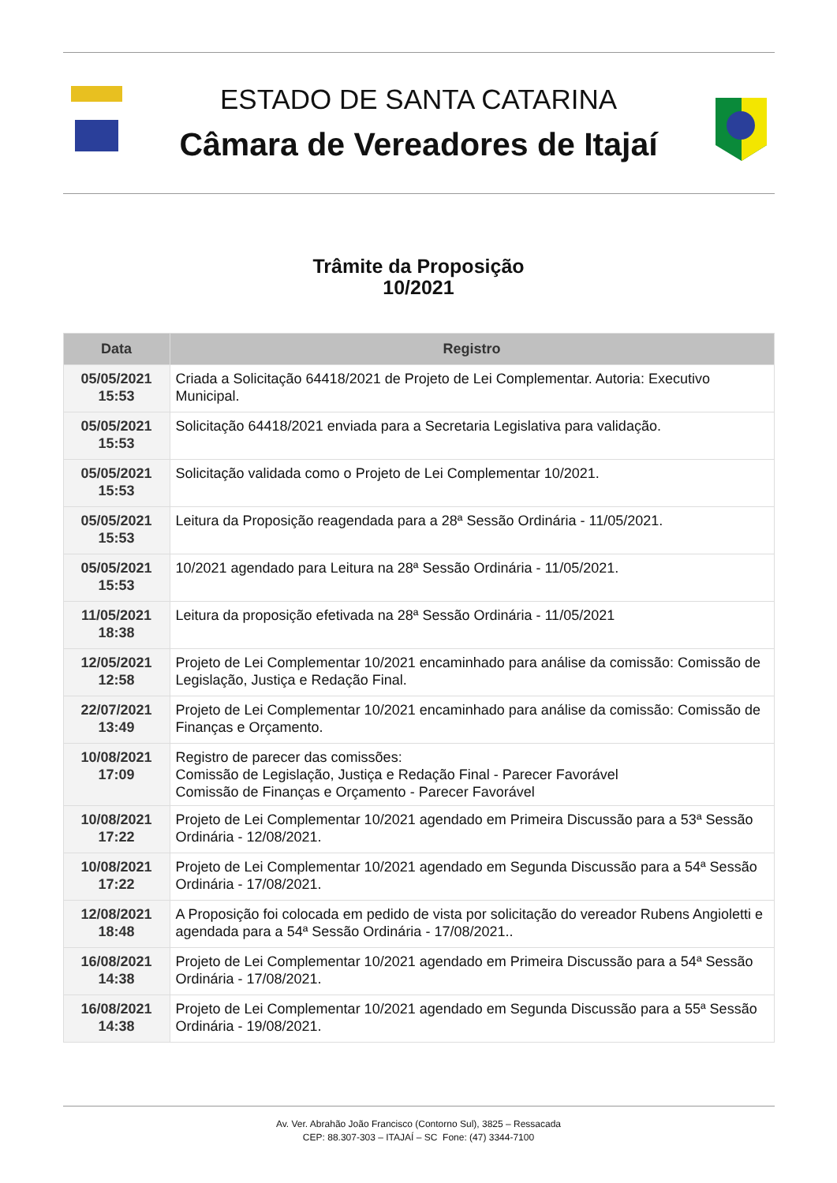ESTADO DE SANTA CATARINA
Câmara de Vereadores de Itajaí
Trâmite da Proposição
10/2021
| Data | Registro |
| --- | --- |
| 05/05/2021 15:53 | Criada a Solicitação 64418/2021 de Projeto de Lei Complementar. Autoria: Executivo Municipal. |
| 05/05/2021 15:53 | Solicitação 64418/2021 enviada para a Secretaria Legislativa para validação. |
| 05/05/2021 15:53 | Solicitação validada como o Projeto de Lei Complementar 10/2021. |
| 05/05/2021 15:53 | Leitura da Proposição reagendada para a 28ª Sessão Ordinária - 11/05/2021. |
| 05/05/2021 15:53 | 10/2021 agendado para Leitura na 28ª Sessão Ordinária - 11/05/2021. |
| 11/05/2021 18:38 | Leitura da proposição efetivada na 28ª Sessão Ordinária - 11/05/2021 |
| 12/05/2021 12:58 | Projeto de Lei Complementar 10/2021 encaminhado para análise da comissão: Comissão de Legislação, Justiça e Redação Final. |
| 22/07/2021 13:49 | Projeto de Lei Complementar 10/2021 encaminhado para análise da comissão: Comissão de Finanças e Orçamento. |
| 10/08/2021 17:09 | Registro de parecer das comissões: Comissão de Legislação, Justiça e Redação Final - Parecer Favorável Comissão de Finanças e Orçamento - Parecer Favorável |
| 10/08/2021 17:22 | Projeto de Lei Complementar 10/2021 agendado em Primeira Discussão para a 53ª Sessão Ordinária - 12/08/2021. |
| 10/08/2021 17:22 | Projeto de Lei Complementar 10/2021 agendado em Segunda Discussão para a 54ª Sessão Ordinária - 17/08/2021. |
| 12/08/2021 18:48 | A Proposição foi colocada em pedido de vista por solicitação do vereador Rubens Angioletti e agendada para a 54ª Sessão Ordinária - 17/08/2021.. |
| 16/08/2021 14:38 | Projeto de Lei Complementar 10/2021 agendado em Primeira Discussão para a 54ª Sessão Ordinária - 17/08/2021. |
| 16/08/2021 14:38 | Projeto de Lei Complementar 10/2021 agendado em Segunda Discussão para a 55ª Sessão Ordinária - 19/08/2021. |
Av. Ver. Abrahão João Francisco (Contorno Sul), 3825 – Ressacada
CEP: 88.307-303 – ITAJAÍ – SC Fone: (47) 3344-7100